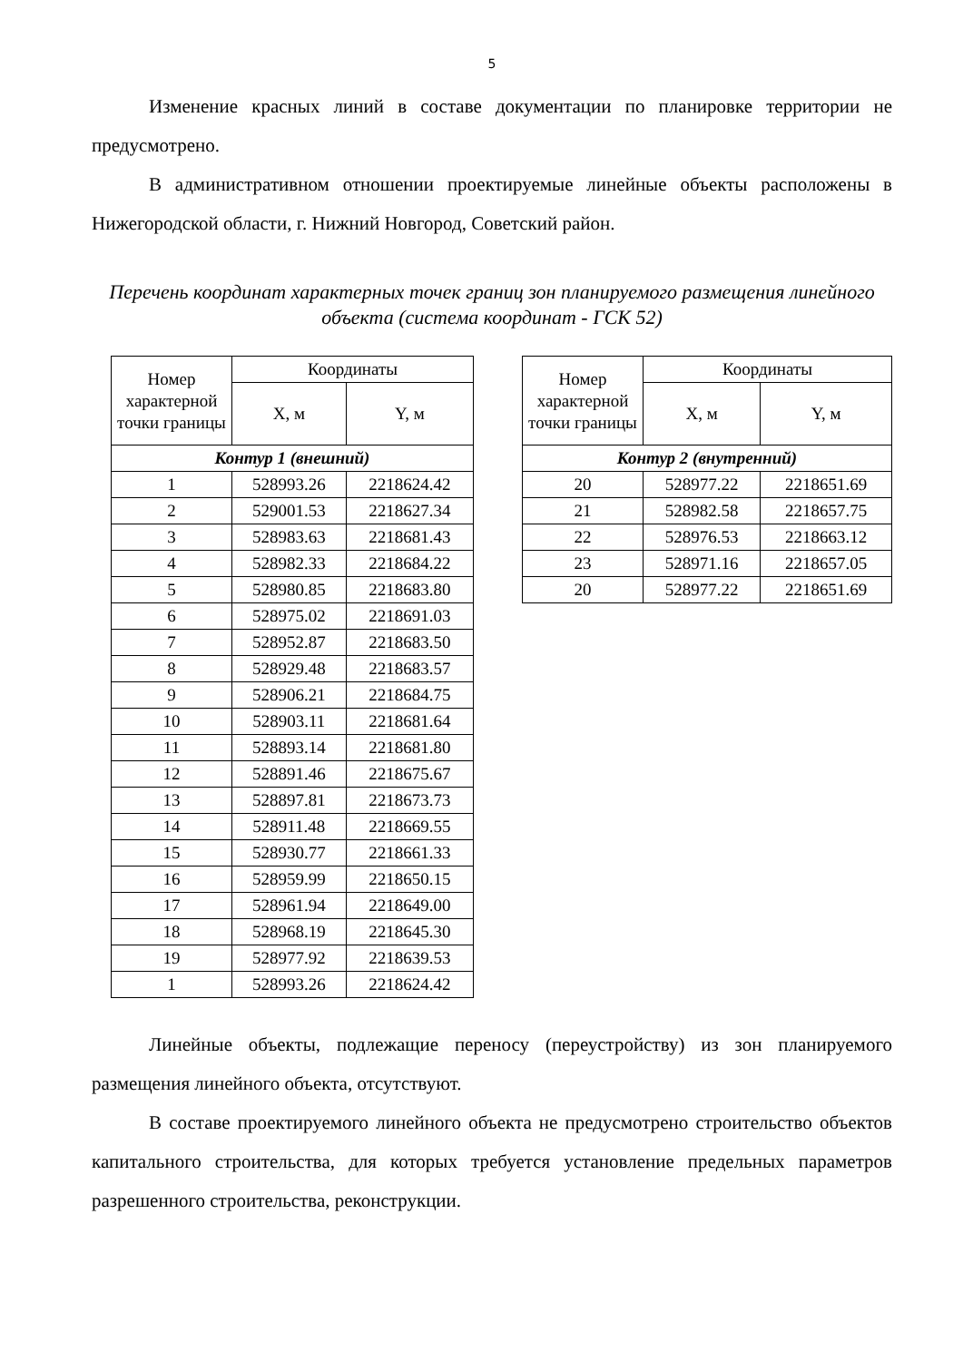5
Изменение красных линий в составе документации по планировке территории не предусмотрено.
В административном отношении проектируемые линейные объекты расположены в Нижегородской области, г. Нижний Новгород, Советский район.
Перечень координат характерных точек границ зон планируемого размещения линейного объекта (система координат - ГСК 52)
| Номер характерной точки границы | Координаты | |
| --- | --- | --- |
| | X, м | Y, м |
| Контур 1 (внешний) | | |
| 1 | 528993.26 | 2218624.42 |
| 2 | 529001.53 | 2218627.34 |
| 3 | 528983.63 | 2218681.43 |
| 4 | 528982.33 | 2218684.22 |
| 5 | 528980.85 | 2218683.80 |
| 6 | 528975.02 | 2218691.03 |
| 7 | 528952.87 | 2218683.50 |
| 8 | 528929.48 | 2218683.57 |
| 9 | 528906.21 | 2218684.75 |
| 10 | 528903.11 | 2218681.64 |
| 11 | 528893.14 | 2218681.80 |
| 12 | 528891.46 | 2218675.67 |
| 13 | 528897.81 | 2218673.73 |
| 14 | 528911.48 | 2218669.55 |
| 15 | 528930.77 | 2218661.33 |
| 16 | 528959.99 | 2218650.15 |
| 17 | 528961.94 | 2218649.00 |
| 18 | 528968.19 | 2218645.30 |
| 19 | 528977.92 | 2218639.53 |
| 1 | 528993.26 | 2218624.42 |
| Номер характерной точки границы | Координаты | |
| --- | --- | --- |
| | X, м | Y, м |
| Контур 2 (внутренний) | | |
| 20 | 528977.22 | 2218651.69 |
| 21 | 528982.58 | 2218657.75 |
| 22 | 528976.53 | 2218663.12 |
| 23 | 528971.16 | 2218657.05 |
| 20 | 528977.22 | 2218651.69 |
Линейные объекты, подлежащие переносу (переустройству) из зон планируемого размещения линейного объекта, отсутствуют.
В составе проектируемого линейного объекта не предусмотрено строительство объектов капитального строительства, для которых требуется установление предельных параметров разрешенного строительства, реконструкции.